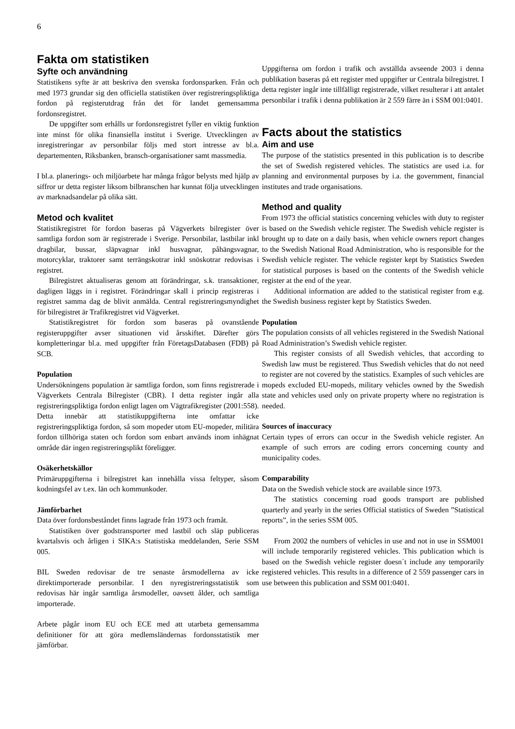6
Fakta om statistiken
Syfte och användning
Statistikens syfte är att beskriva den svenska fordonsparken. Från och med 1973 grundar sig den officiella statistiken över registreringspliktiga fordon på registerutdrag från det för landet gemensamma fordonsregistret.
De uppgifter som erhålls ur fordonsregistret fyller en viktig funktion inte minst för olika finansiella institut i Sverige. Utvecklingen av inregistreringar av personbilar följs med stort intresse av bl.a. departementen, Riksbanken, bransch-organisationer samt massmedia.
I bl.a. planerings- och miljöarbete har många frågor belysts med hjälp av siffror ur detta register liksom bilbranschen har kunnat följa utvecklingen av marknadsandelar på olika sätt.
Metod och kvalitet
Statistikregistret för fordon baseras på Vägverkets bilregister över samtliga fordon som är registrerade i Sverige. Personbilar, lastbilar inkl dragbilar, bussar, släpvagnar inkl husvagnar, påhängsvagnar, motorcyklar, traktorer samt terrängskotrar inkl snöskotrar redovisas i registret.
Bilregistret aktualiseras genom att förändringar, s.k. transaktioner, dagligen läggs in i registret. Förändringar skall i princip registreras i registret samma dag de blivit anmälda. Central registreringsmyndighet för bilregistret är Trafikregistret vid Vägverket.
Statistikregistret för fordon som baseras på ovanstående registeruppgifter avser situationen vid årsskiftet. Därefter görs kompletteringar bl.a. med uppgifter från FöretagsDatabasen (FDB) på SCB.
Population
Undersökningens population är samtliga fordon, som finns registrerade i Vägverkets Centrala Bilregister (CBR). I detta register ingår alla registreringspliktiga fordon enligt lagen om Vägtrafikregister (2001:558). Detta innebär att statistikuppgifterna inte omfattar icke registreringspliktiga fordon, så som mopeder utom EU-mopeder, militära fordon tillhöriga staten och fordon som enbart används inom inhägnat område där ingen registreringsplikt föreligger.
Osäkerhetskällor
Primäruppgifterna i bilregistret kan innehålla vissa feltyper, såsom kodningsfel av t.ex. län och kommunkoder.
Jämförbarhet
Data över fordonsbeståndet finns lagrade från 1973 och framåt.
Statistiken över godstransporter med lastbil och släp publiceras kvartalsvis och årligen i SIKA:s Statistiska meddelanden, Serie SSM 005.
BIL Sweden redovisar de tre senaste årsmodellerna av icke direktimporterade personbilar. I den nyregistreringsstatistik som redovisas här ingår samtliga årsmodeller, oavsett ålder, och samtliga importerade.
Arbete pågår inom EU och ECE med att utarbeta gemensamma definitioner för att göra medlemsländernas fordonsstatistik mer jämförbar.
Uppgifterna om fordon i trafik och avställda avseende 2003 i denna publikation baseras på ett register med uppgifter ur Centrala bilregistret. I detta register ingår inte tillfälligt registrerade, vilket resulterar i att antalet personbilar i trafik i denna publikation är 2 559 färre än i SSM 001:0401.
Facts about the statistics
Aim and use
The purpose of the statistics presented in this publication is to describe the set of Swedish registered vehicles. The statistics are used i.a. for planning and environmental purposes by i.a. the government, financial institutes and trade organisations.
Method and quality
From 1973 the official statistics concerning vehicles with duty to register is based on the Swedish vehicle register. The Swedish vehicle register is brought up to date on a daily basis, when vehicle owners report changes to the Swedish National Road Administration, who is responsible for the Swedish vehicle register. The vehicle register kept by Statistics Sweden for statistical purposes is based on the contents of the Swedish vehicle register at the end of the year.
Additional information are added to the statistical register from e.g. the Swedish business register kept by Statistics Sweden.
Population
The population consists of all vehicles registered in the Swedish National Road Administration’s Swedish vehicle register.
This register consists of all Swedish vehicles, that according to Swedish law must be registered. Thus Swedish vehicles that do not need to register are not covered by the statistics. Examples of such vehicles are mopeds excluded EU-mopeds, military vehicles owned by the Swedish state and vehicles used only on private property where no registration is needed.
Sources of inaccuracy
Certain types of errors can occur in the Swedish vehicle register. An example of such errors are coding errors concerning county and municipality codes.
Comparability
Data on the Swedish vehicle stock are available since 1973.
The statistics concerning road goods transport are published quarterly and yearly in the series Official statistics of Sweden ”Statistical reports”, in the series SSM 005.
From 2002 the numbers of vehicles in use and not in use in SSM001 will include temporarily registered vehicles. This publication which is based on the Swedish vehicle register doesn´t include any temporarily registered vehicles. This results in a difference of 2 559 passenger cars in use between this publication and SSM 001:0401.